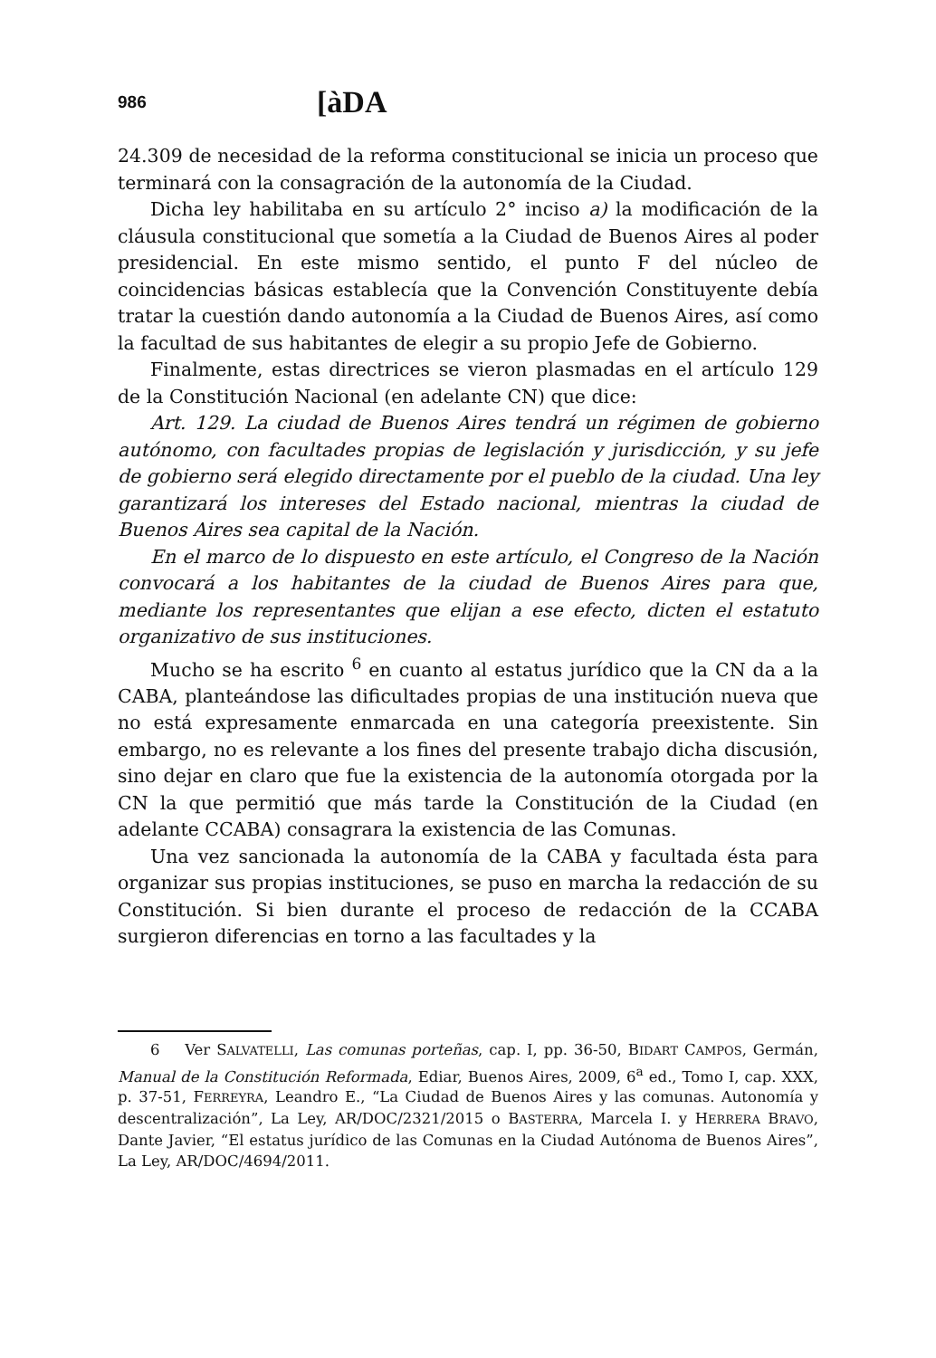986 [àDA
24.309 de necesidad de la reforma constitucional se inicia un proceso que terminará con la consagración de la autonomía de la Ciudad.
Dicha ley habilitaba en su artículo 2° inciso a) la modificación de la cláusula constitucional que sometía a la Ciudad de Buenos Aires al poder presidencial. En este mismo sentido, el punto F del núcleo de coincidencias básicas establecía que la Convención Constituyente debía tratar la cuestión dando autonomía a la Ciudad de Buenos Aires, así como la facultad de sus habitantes de elegir a su propio Jefe de Gobierno.
Finalmente, estas directrices se vieron plasmadas en el artículo 129 de la Constitución Nacional (en adelante CN) que dice:
Art. 129. La ciudad de Buenos Aires tendrá un régimen de gobierno autónomo, con facultades propias de legislación y jurisdicción, y su jefe de gobierno será elegido directamente por el pueblo de la ciudad. Una ley garantizará los intereses del Estado nacional, mientras la ciudad de Buenos Aires sea capital de la Nación.
En el marco de lo dispuesto en este artículo, el Congreso de la Nación convocará a los habitantes de la ciudad de Buenos Aires para que, mediante los representantes que elijan a ese efecto, dicten el estatuto organizativo de sus instituciones.
Mucho se ha escrito <sup>6</sup> en cuanto al estatus jurídico que la CN da a la CABA, planteándose las dificultades propias de una institución nueva que no está expresamente enmarcada en una categoría preexistente. Sin embargo, no es relevante a los fines del presente trabajo dicha discusión, sino dejar en claro que fue la existencia de la autonomía otorgada por la CN la que permitió que más tarde la Constitución de la Ciudad (en adelante CCABA) consagrara la existencia de las Comunas.
Una vez sancionada la autonomía de la CABA y facultada ésta para organizar sus propias instituciones, se puso en marcha la redacción de su Constitución. Si bien durante el proceso de redacción de la CCABA surgieron diferencias en torno a las facultades y la
6 Ver SALVATELLI, Las comunas porteñas, cap. I, pp. 36-50, BIDART CAMPOS, Germán, Manual de la Constitución Reformada, Ediar, Buenos Aires, 2009, 6<sup>a</sup> ed., Tomo I, cap. XXX, p. 37-51, FERREYRA, Leandro E., “La Ciudad de Buenos Aires y las comunas. Autonomía y descentralización”, La Ley, AR/DOC/2321/2015 o BASTERRA, Marcela I. y HERRERA BRAVO, Dante Javier, “El estatus jurídico de las Comunas en la Ciudad Autónoma de Buenos Aires”, La Ley, AR/DOC/4694/2011.